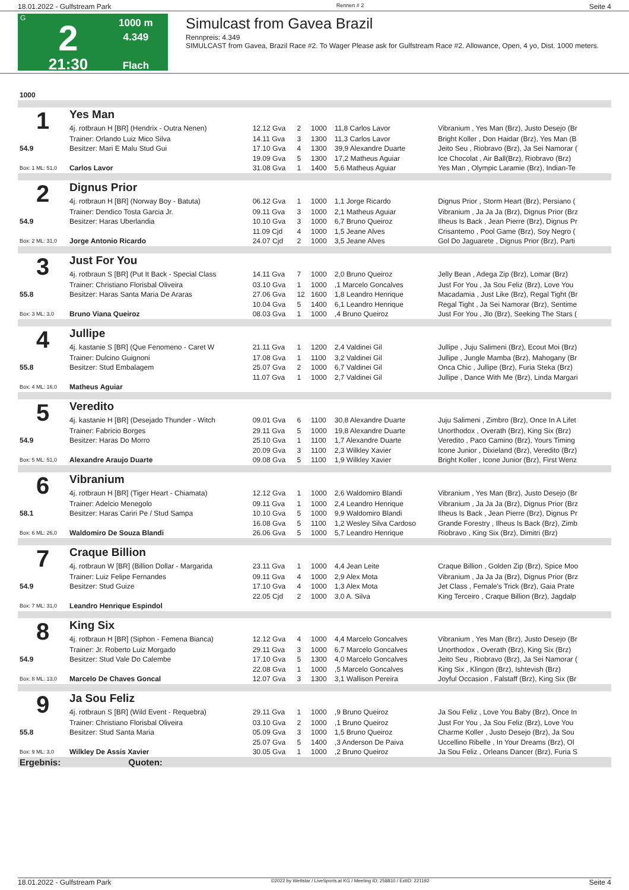18.01.2022 - Gulfstream Park Rennen # 2 Seite 4
G
2
21:30
1000 m
4.349
Flach
Simulcast from Gavea Brazil
Rennpreis: 4.349
SIMULCAST from Gavea, Brazil Race #2. To Wager Please ask for Gulfstream Race #2. Allowance, Open, 4 yo, Dist. 1000 meters.
| 1000 | | | | | | |
| 1 | Yes Man | | | | | |
| | 4j. rotbraun H [BR] (Hendrix - Outra Nenen) | 12.12 Gva | 2 | 1000 | 11,8 Carlos Lavor | Vibranium , Yes Man (Brz), Justo Desejo (Br |
| | Trainer: Orlando Luiz Mico Silva | 14.11 Gva | 3 | 1300 | 11,3 Carlos Lavor | Bright Koller , Don Haidar (Brz), Yes Man (B |
| 54.9 | Besitzer: Mari E Malu Stud Gui | 17.10 Gva | 4 | 1300 | 39,9 Alexandre Duarte | Jeito Seu , Riobravo (Brz), Ja Sei Namorar ( |
| | | 19.09 Gva | 5 | 1300 | 17,2 Matheus Aguiar | Ice Chocolat , Air Ball(Brz), Riobravo (Brz) |
| Box: 1 ML: 51,0 | Carlos Lavor | 31.08 Gva | 1 | 1400 | 5,6 Matheus Aguiar | Yes Man , Olympic Laramie (Brz), Indian-Te |
| 2 | Dignus Prior | | | | | |
| | 4j. rotbraun H [BR] (Norway Boy - Batuta) | 06.12 Gva | 1 | 1000 | 1,1 Jorge Ricardo | Dignus Prior , Storm Heart (Brz), Persiano ( |
| | Trainer: Dendico Tosta Garcia Jr. | 09.11 Gva | 3 | 1000 | 2,1 Matheus Aguiar | Vibranium , Ja Ja Ja (Brz), Dignus Prior (Brz |
| 54.9 | Besitzer: Haras Uberlandia | 10.10 Gva | 3 | 1000 | 6,7 Bruno Queiroz | Ilheus Is Back , Jean Pierre (Brz), Dignus Pr |
| | | 11.09 Cjd | 4 | 1000 | 1,5 Jeane Alves | Crisantemo , Pool Game (Brz), Soy Negro ( |
| Box: 2 ML: 31,0 | Jorge Antonio Ricardo | 24.07 Cjd | 2 | 1000 | 3,5 Jeane Alves | Gol Do Jaguarete , Dignus Prior (Brz), Parti |
| 3 | Just For You | | | | | |
| | 4j. rotbraun S [BR] (Put It Back - Special Class | 14.11 Gva | 7 | 1000 | 2,0 Bruno Queiroz | Jelly Bean , Adega Zip (Brz), Lomar (Brz) |
| | Trainer: Christiano Florisbal Oliveira | 03.10 Gva | 1 | 1000 | ,1 Marcelo Goncalves | Just For You , Ja Sou Feliz (Brz), Love You |
| 55.8 | Besitzer: Haras Santa Maria De Araras | 27.06 Gva | 12 | 1600 | 1,8 Leandro Henrique | Macadamia , Just Like (Brz), Regal Tight (Br |
| | | 10.04 Gva | 5 | 1400 | 6,1 Leandro Henrique | Regal Tight , Ja Sei Namorar (Brz), Sentime |
| Box: 3 ML: 3,0 | Bruno Viana Queiroz | 08.03 Gva | 1 | 1000 | ,4 Bruno Queiroz | Just For You , Jlo (Brz), Seeking The Stars ( |
| 4 | Jullipe | | | | | |
| | 4j. kastanie S [BR] (Que Fenomeno - Caret W | 21.11 Gva | 1 | 1200 | 2,4 Valdinei Gil | Jullipe , Juju Salimeni (Brz), Ecout Moi (Brz) |
| | Trainer: Dulcino Guignoni | 17.08 Gva | 1 | 1100 | 3,2 Valdinei Gil | Jullipe , Jungle Mamba (Brz), Mahogany (Br |
| 55.8 | Besitzer: Stud Embalagem | 25.07 Gva | 2 | 1000 | 6,7 Valdinei Gil | Onca Chic , Jullipe (Brz), Furia Steka (Brz) |
| | | 11.07 Gva | 1 | 1000 | 2,7 Valdinei Gil | Jullipe , Dance With Me (Brz), Linda Margari |
| Box: 4 ML: 16,0 | Matheus Aguiar | | | | | |
| 5 | Veredito | | | | | |
| | 4j. kastanie H [BR] (Desejado Thunder - Witch | 09.01 Gva | 6 | 1100 | 30,8 Alexandre Duarte | Juju Salimeni , Zimbro (Brz), Once In A Lifet |
| | Trainer: Fabricio Borges | 29.11 Gva | 5 | 1000 | 19,8 Alexandre Duarte | Unorthodox , Overath (Brz), King Six (Brz) |
| 54.9 | Besitzer: Haras Do Morro | 25.10 Gva | 1 | 1100 | 1,7 Alexandre Duarte | Veredito , Paco Camino (Brz), Yours Timing |
| | | 20.09 Gva | 3 | 1100 | 2,3 Wilkley Xavier | Icone Junior , Dixieland (Brz), Veredito (Brz) |
| Box: 5 ML: 51,0 | Alexandre Araujo Duarte | 09.08 Gva | 5 | 1100 | 1,9 Wilkley Xavier | Bright Koller , Icone Junior (Brz), First Wenz |
| 6 | Vibranium | | | | | |
| | 4j. rotbraun H [BR] (Tiger Heart - Chiamata) | 12.12 Gva | 1 | 1000 | 2,6 Waldomiro Blandi | Vibranium , Yes Man (Brz), Justo Desejo (Br |
| | Trainer: Adelcio Menegolo | 09.11 Gva | 1 | 1000 | 2,4 Leandro Henrique | Vibranium , Ja Ja Ja (Brz), Dignus Prior (Brz |
| 58.1 | Besitzer: Haras Cariri Pe / Stud Sampa | 10.10 Gva | 5 | 1000 | 9,9 Waldomiro Blandi | Ilheus Is Back , Jean Pierre (Brz), Dignus Pr |
| | | 16.08 Gva | 5 | 1100 | 1,2 Wesley Silva Cardoso | Grande Forestry , Ilheus Is Back (Brz), Zimb |
| Box: 6 ML: 26,0 | Waldomiro De Souza Blandi | 26.06 Gva | 5 | 1000 | 5,7 Leandro Henrique | Riobravo , King Six (Brz), Dimitri (Brz) |
| 7 | Craque Billion | | | | | |
| | 4j. rotbraun W [BR] (Billion Dollar - Margarida | 23.11 Gva | 1 | 1000 | 4,4 Jean Leite | Craque Billion , Golden Zip (Brz), Spice Moo |
| | Trainer: Luiz Felipe Fernandes | 09.11 Gva | 4 | 1000 | 2,9 Alex Mota | Vibranium , Ja Ja Ja (Brz), Dignus Prior (Brz |
| 54.9 | Besitzer: Stud Guize | 17.10 Gva | 4 | 1000 | 1,3 Alex Mota | Jet Class , Female's Trick (Brz), Gaia Prate |
| | | 22.05 Cjd | 2 | 1000 | 3,0 A. Silva | King Terceiro , Craque Billion (Brz), Jagdalp |
| Box: 7 ML: 31,0 | Leandro Henrique Espindol | | | | | |
| 8 | King Six | | | | | |
| | 4j. rotbraun H [BR] (Siphon - Femena Bianca) | 12.12 Gva | 4 | 1000 | 4,4 Marcelo Goncalves | Vibranium , Yes Man (Brz), Justo Desejo (Br |
| | Trainer: Jr. Roberto Luiz Morgado | 29.11 Gva | 3 | 1000 | 6,7 Marcelo Goncalves | Unorthodox , Overath (Brz), King Six (Brz) |
| 54.9 | Besitzer: Stud Vale Do Calembe | 17.10 Gva | 5 | 1300 | 4,0 Marcelo Goncalves | Jeito Seu , Riobravo (Brz), Ja Sei Namorar ( |
| | | 22.08 Gva | 1 | 1000 | ,5 Marcelo Goncalves | King Six , Klingon (Brz), Ishtevish (Brz) |
| Box: 8 ML: 13,0 | Marcelo De Chaves Goncal | 12.07 Gva | 3 | 1300 | 3,1 Wallison Pereira | Joyful Occasion , Falstaff (Brz), King Six (Br |
| 9 | Ja Sou Feliz | | | | | |
| | 4j. rotbraun S [BR] (Wild Event - Requebra) | 29.11 Gva | 1 | 1000 | ,9 Bruno Queiroz | Ja Sou Feliz , Love You Baby (Brz), Once In |
| | Trainer: Christiano Florisbal Oliveira | 03.10 Gva | 2 | 1000 | ,1 Bruno Queiroz | Just For You , Ja Sou Feliz (Brz), Love You |
| 55.8 | Besitzer: Stud Santa Maria | 05.09 Gva | 3 | 1000 | 1,5 Bruno Queiroz | Charme Koller , Justo Desejo (Brz), Ja Sou |
| | | 25.07 Gva | 5 | 1400 | ,3 Anderson De Paiva | Uccellino Ribelle , In Your Dreams (Brz), Ol |
| Box: 9 ML: 3,0 | Wilkley De Assis Xavier | 30.05 Gva | 1 | 1000 | ,2 Bruno Queiroz | Ja Sou Feliz , Orleans Dancer (Brz), Furia S |
| Ergebnis: Quoten: | | | | | | |
18.01.2022 - Gulfstream Park ©2022 by Wettstar / LiveSports.at KG / Meeting ID: 258810 / ExtID: 221192 Seite 4